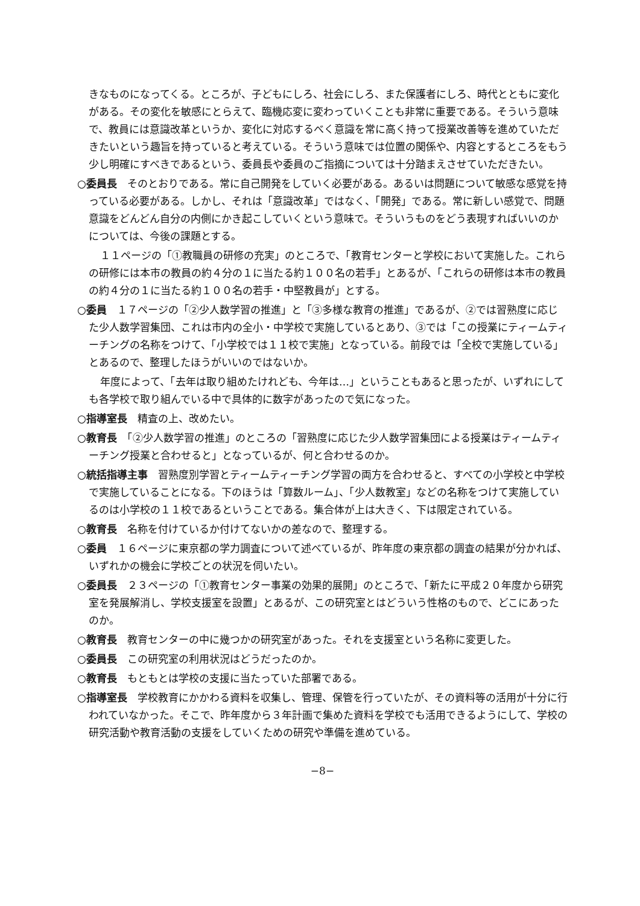きなものになってくる。ところが、子どもにしろ、社会にしろ、また保護者にしろ、時代とともに変化がある。その変化を敏感にとらえて、臨機応変に変わっていくことも非常に重要である。そういう意味で、教員には意識改革というか、変化に対応するべく意識を常に高く持って授業改善等を進めていただきたいという趣旨を持っていると考えている。そういう意味では位置の関係や、内容とするところをもう少し明確にすべきであるという、委員長や委員のご指摘については十分踏まえさせていただきたい。
○委員長　そのとおりである。常に自己開発をしていく必要がある。あるいは問題について敏感な感覚を持っている必要がある。しかし、それは「意識改革」ではなく、「開発」である。常に新しい感覚で、問題意識をどんどん自分の内側にかき起こしていくという意味で。そういうものをどう表現すればいいのかについては、今後の課題とする。
１１ページの「①教職員の研修の充実」のところで、「教育センターと学校において実施した。これらの研修には本市の教員の約４分の１に当たる約１００名の若手」とあるが、「これらの研修は本市の教員の約４分の１に当たる約１００名の若手・中堅教員が」とする。
○委員　１７ページの「②少人数学習の推進」と「③多様な教育の推進」であるが、②では習熟度に応じた少人数学習集団、これは市内の全小・中学校で実施しているとあり、③では「この授業にティームティーチングの名称をつけて、「小学校では１１校で実施」となっている。前段では「全校で実施している」とあるので、整理したほうがいいのではないか。
年度によって、「去年は取り組めたけれども、今年は…」ということもあると思ったが、いずれにしても各学校で取り組んでいる中で具体的に数字があったので気になった。
○指導室長　精査の上、改めたい。
○教育長　「②少人数学習の推進」のところの「習熟度に応じた少人数学習集団による授業はティームティーチング授業と合わせると」となっているが、何と合わせるのか。
○統括指導主事　習熟度別学習とティームティーチング学習の両方を合わせると、すべての小学校と中学校で実施していることになる。下のほうは「算数ルーム」、「少人数教室」などの名称をつけて実施しているのは小学校の１１校であるということである。集合体が上は大きく、下は限定されている。
○教育長　名称を付けているか付けてないかの差なので、整理する。
○委員　１６ページに東京都の学力調査について述べているが、昨年度の東京都の調査の結果が分かれば、いずれかの機会に学校ごとの状況を伺いたい。
○委員長　２３ページの「①教育センター事業の効果的展開」のところで、「新たに平成２０年度から研究室を発展解消し、学校支援室を設置」とあるが、この研究室とはどういう性格のもので、どこにあったのか。
○教育長　教育センターの中に幾つかの研究室があった。それを支援室という名称に変更した。
○委員長　この研究室の利用状況はどうだったのか。
○教育長　もともとは学校の支援に当たっていた部署である。
○指導室長　学校教育にかかわる資料を収集し、管理、保管を行っていたが、その資料等の活用が十分に行われていなかった。そこで、昨年度から３年計画で集めた資料を学校でも活用できるようにして、学校の研究活動や教育活動の支援をしていくための研究や準備を進めている。
−8−